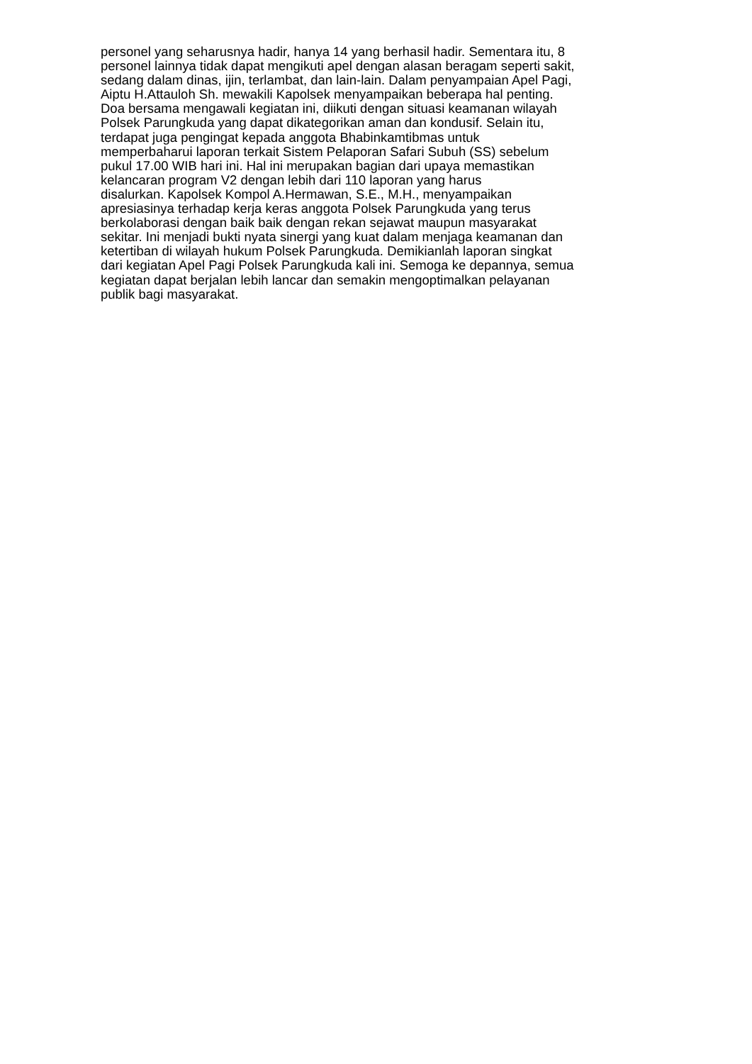personel yang seharusnya hadir, hanya 14 yang berhasil hadir. Sementara itu, 8
personel lainnya tidak dapat mengikuti apel dengan alasan beragam seperti sakit,
sedang dalam dinas, ijin, terlambat, dan lain-lain. Dalam penyampaian Apel Pagi,
Aiptu H.Attauloh Sh. mewakili Kapolsek menyampaikan beberapa hal penting.
Doa bersama mengawali kegiatan ini, diikuti dengan situasi keamanan wilayah
Polsek Parungkuda yang dapat dikategorikan aman dan kondusif. Selain itu,
terdapat juga pengingat kepada anggota Bhabinkamtibmas untuk
memperbaharui laporan terkait Sistem Pelaporan Safari Subuh (SS) sebelum
pukul 17.00 WIB hari ini. Hal ini merupakan bagian dari upaya memastikan
kelancaran program V2 dengan lebih dari 110 laporan yang harus
disalurkan. Kapolsek Kompol A.Hermawan, S.E., M.H., menyampaikan
apresiasinya terhadap kerja keras anggota Polsek Parungkuda yang terus
berkolaborasi dengan baik baik dengan rekan sejawat maupun masyarakat
sekitar. Ini menjadi bukti nyata sinergi yang kuat dalam menjaga keamanan dan
ketertiban di wilayah hukum Polsek Parungkuda. Demikianlah laporan singkat
dari kegiatan Apel Pagi Polsek Parungkuda kali ini. Semoga ke depannya, semua
kegiatan dapat berjalan lebih lancar dan semakin mengoptimalkan pelayanan
publik bagi masyarakat.